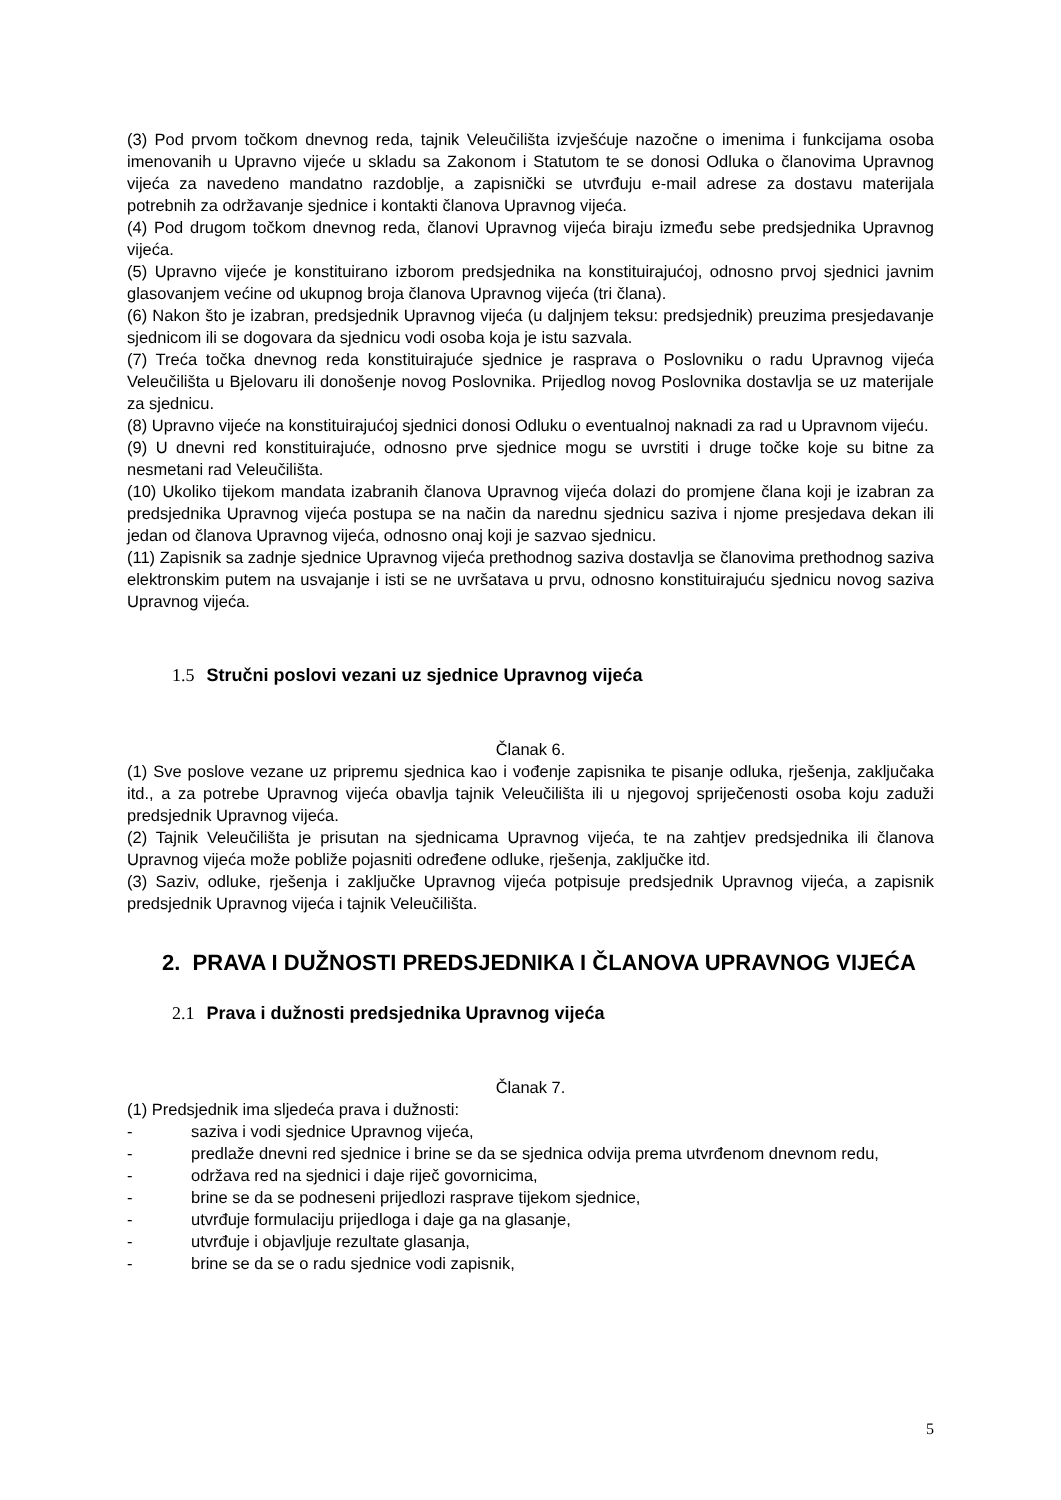(3) Pod prvom točkom dnevnog reda, tajnik Veleučilišta izvješćuje nazočne o imenima i funkcijama osoba imenovanih u Upravno vijeće u skladu sa Zakonom i Statutom te se donosi Odluka o članovima Upravnog vijeća za navedeno mandatno razdoblje, a zapisnički se utvrđuju e-mail adrese za dostavu materijala potrebnih za održavanje sjednice i kontakti članova Upravnog vijeća.
(4) Pod drugom točkom dnevnog reda, članovi Upravnog vijeća biraju između sebe predsjednika Upravnog vijeća.
(5) Upravno vijeće je konstituirano izborom predsjednika na konstituirajućoj, odnosno prvoj sjednici javnim glasovanjem većine od ukupnog broja članova Upravnog vijeća (tri člana).
(6) Nakon što je izabran, predsjednik Upravnog vijeća (u daljnjem teksu: predsjednik) preuzima presjedavanje sjednicom ili se dogovara da sjednicu vodi osoba koja je istu sazvala.
(7) Treća točka dnevnog reda konstituirajuće sjednice je rasprava o Poslovniku o radu Upravnog vijeća Veleučilišta u Bjelovaru ili donošenje novog Poslovnika. Prijedlog novog Poslovnika dostavlja se uz materijale za sjednicu.
(8) Upravno vijeće na konstituirajućoj sjednici donosi Odluku o eventualnoj naknadi za rad u Upravnom vijeću.
(9) U dnevni red konstituirajuće, odnosno prve sjednice mogu se uvrstiti i druge točke koje su bitne za nesmetani rad Veleučilišta.
(10) Ukoliko tijekom mandata izabranih članova Upravnog vijeća dolazi do promjene člana koji je izabran za predsjednika Upravnog vijeća postupa se na način da narednu sjednicu saziva i njome presjedava dekan ili jedan od članova Upravnog vijeća, odnosno onaj koji je sazvao sjednicu.
(11) Zapisnik sa zadnje sjednice Upravnog vijeća prethodnog saziva dostavlja se članovima prethodnog saziva elektronskim putem na usvajanje i isti se ne uvršatava u prvu, odnosno konstituirajuću sjednicu novog saziva Upravnog vijeća.
1.5 Stručni poslovi vezani uz sjednice Upravnog vijeća
Članak 6.
(1) Sve poslove vezane uz pripremu sjednica kao i vođenje zapisnika te pisanje odluka, rješenja, zaključaka itd., a za potrebe Upravnog vijeća obavlja tajnik Veleučilišta ili u njegovoj spriječenosti osoba koju zaduži predsjednik Upravnog vijeća.
(2) Tajnik Veleučilišta je prisutan na sjednicama Upravnog vijeća, te na zahtjev predsjednika ili članova Upravnog vijeća može pobliže pojasniti određene odluke, rješenja, zaključke itd.
(3) Saziv, odluke, rješenja i zaključke Upravnog vijeća potpisuje predsjednik Upravnog vijeća, a zapisnik predsjednik Upravnog vijeća i tajnik Veleučilišta.
2. PRAVA I DUŽNOSTI PREDSJEDNIKA I ČLANOVA UPRAVNOG VIJEĆA
2.1 Prava i dužnosti predsjednika Upravnog vijeća
Članak 7.
(1) Predsjednik ima sljedeća prava i dužnosti:
- saziva i vodi sjednice Upravnog vijeća,
- predlaže dnevni red sjednice i brine se da se sjednica odvija prema utvrđenom dnevnom redu,
- održava red na sjednici i daje riječ govornicima,
- brine se da se podneseni prijedlozi rasprave tijekom sjednice,
- utvrđuje formulaciju prijedloga i daje ga na glasanje,
- utvrđuje i objavljuje rezultate glasanja,
- brine se da se o radu sjednice vodi zapisnik,
5